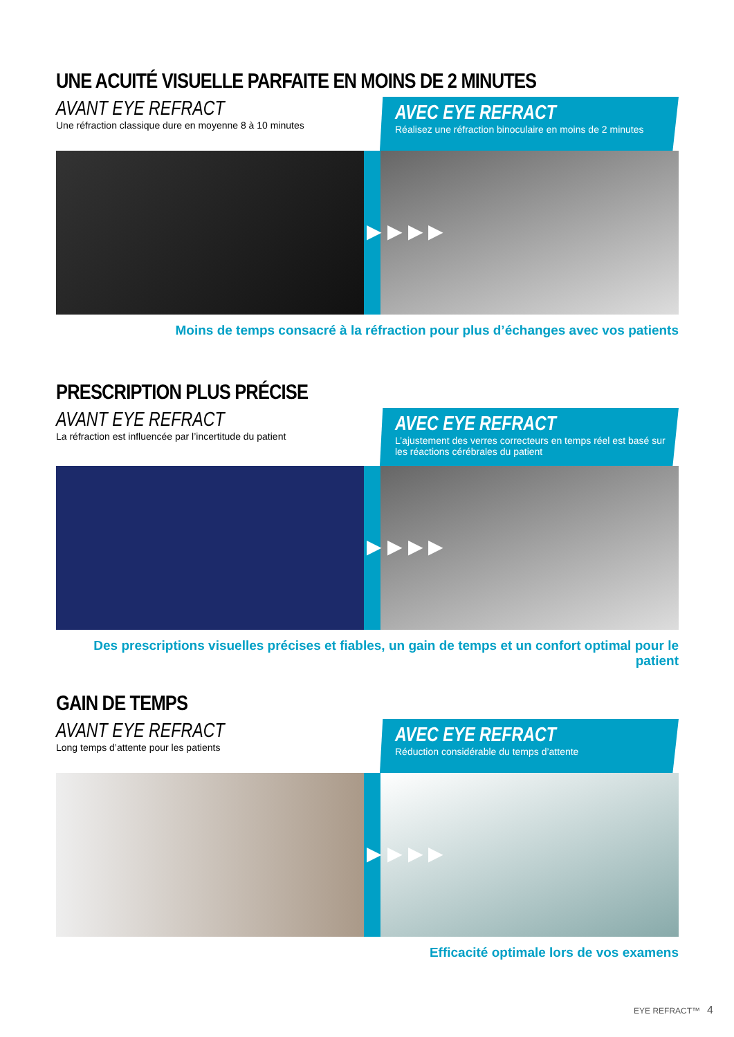UNE ACUITÉ VISUELLE PARFAITE EN MOINS DE 2 MINUTES
AVANT EYE REFRACT
Une réfraction classique dure en moyenne 8 à 10 minutes
AVEC EYE REFRACT
Réalisez une réfraction binoculaire en moins de 2 minutes
▶ ▶ ▶ ▶
Moins de temps consacré à la réfraction pour plus d’échanges avec vos patients
PRESCRIPTION PLUS PRÉCISE
AVANT EYE REFRACT
La réfraction est influencée par l’incertitude du patient
AVEC EYE REFRACT
L’ajustement des verres correcteurs en temps réel est basé sur les réactions cérébrales du patient
▶ ▶ ▶ ▶
Des prescriptions visuelles précises et fiables, un gain de temps et un confort optimal pour le patient
GAIN DE TEMPS
AVANT EYE REFRACT
Long temps d’attente pour les patients
AVEC EYE REFRACT
Réduction considérable du temps d’attente
▶ ▶ ▶ ▶
Efficacité optimale lors de vos examens
EYE REFRACT™ 4